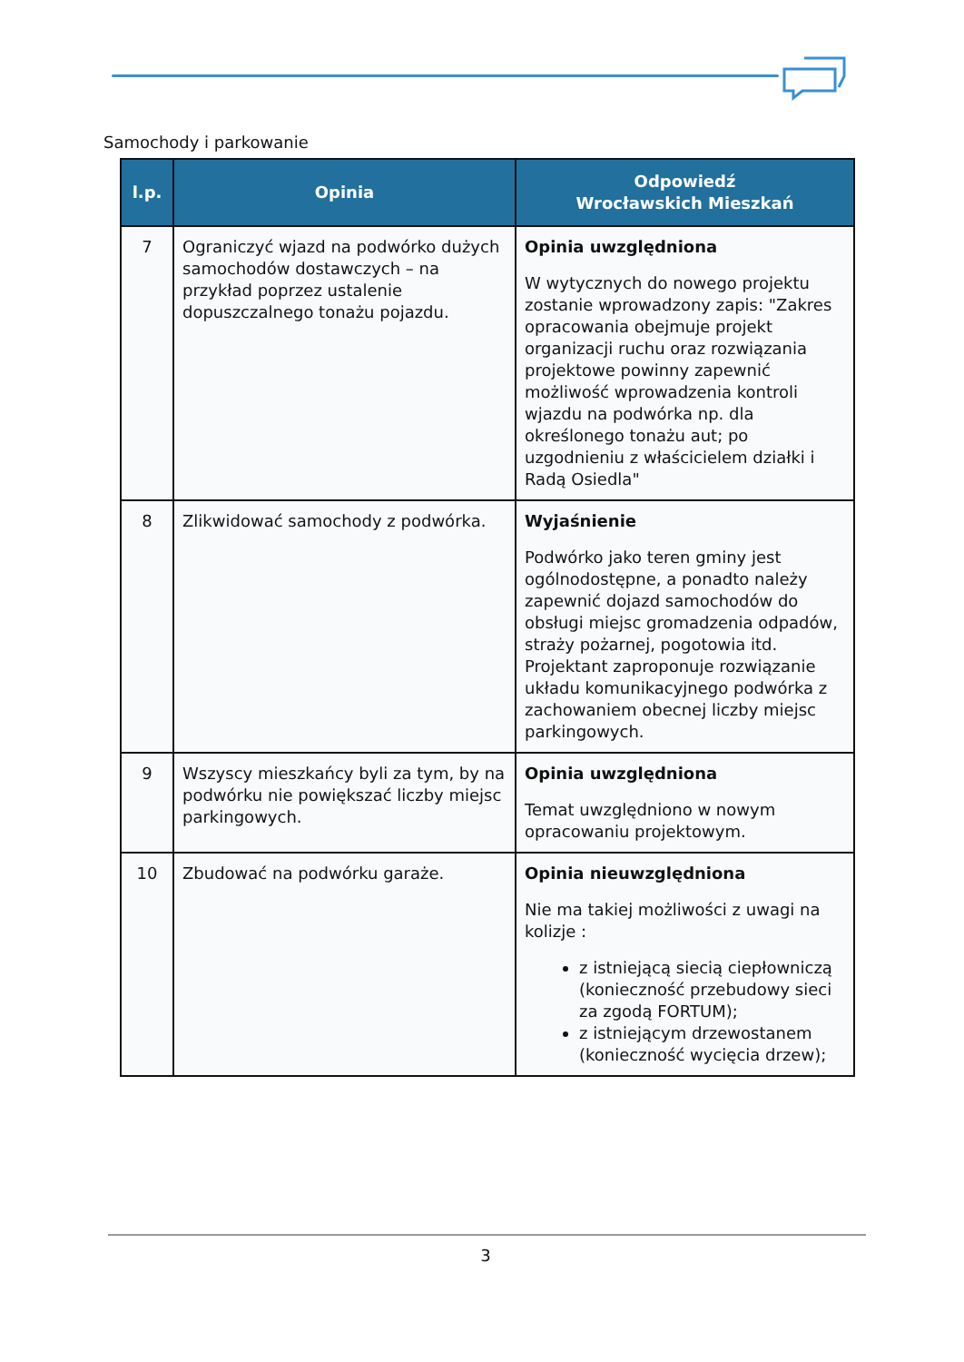Samochody i parkowanie
| l.p. | Opinia | Odpowiedź Wrocławskich Mieszkań |
| --- | --- | --- |
| 7 | Ograniczyć wjazd na podwórko dużych samochodów dostawczych – na przykład poprzez ustalenie dopuszczalnego tonażu pojazdu. | Opinia uwzględniona W wytycznych do nowego projektu zostanie wprowadzony zapis: "Zakres opracowania obejmuje projekt organizacji ruchu oraz rozwiązania projektowe powinny zapewnić możliwość wprowadzenia kontroli wjazdu na podwórka np. dla określonego tonażu aut; po uzgodnieniu z właścicielem działki i Radą Osiedla" |
| 8 | Zlikwidować samochody z podwórka. | Wyjaśnienie Podwórko jako teren gminy jest ogólnodostępne, a ponadto należy zapewnić dojazd samochodów do obsługi miejsc gromadzenia odpadów, straży pożarnej, pogotowia itd. Projektant zaproponuje rozwiązanie układu komunikacyjnego podwórka z zachowaniem obecnej liczby miejsc parkingowych. |
| 9 | Wszyscy mieszkańcy byli za tym, by na podwórku nie powiększać liczby miejsc parkingowych. | Opinia uwzględniona Temat uwzględniono w nowym opracowaniu projektowym. |
| 10 | Zbudować na podwórku garaże. | Opinia nieuwzględniona Nie ma takiej możliwości z uwagi na kolizje : z istniejącą siecią ciepłowniczą (konieczność przebudowy sieci za zgodą FORTUM); z istniejącym drzewostanem (konieczność wycięcia drzew); |
3